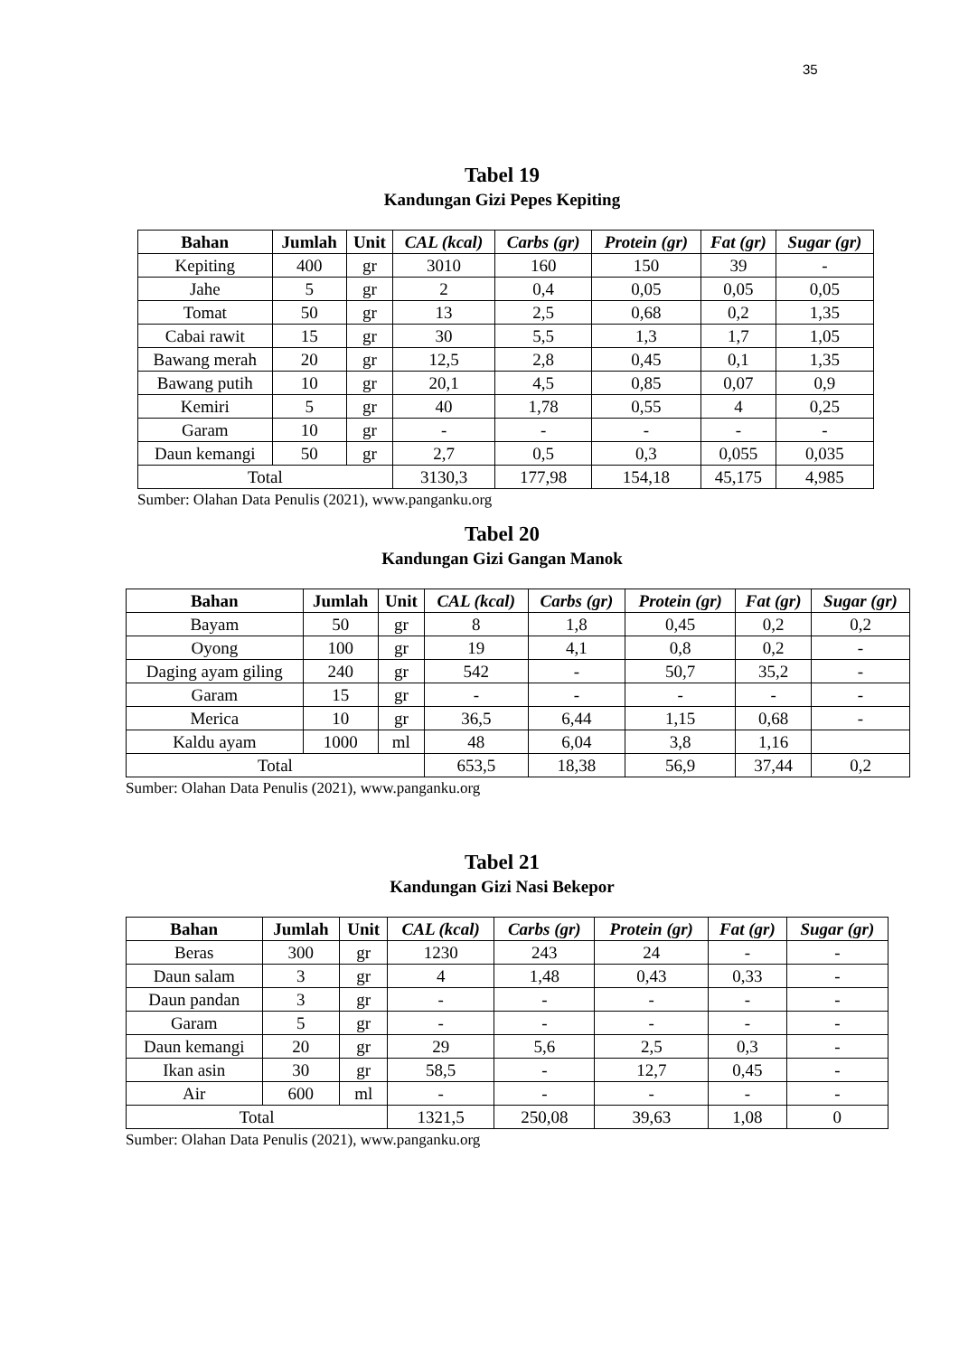35
Tabel 19
Kandungan Gizi Pepes Kepiting
| Bahan | Jumlah | Unit | CAL (kcal) | Carbs (gr) | Protein (gr) | Fat (gr) | Sugar (gr) |
| --- | --- | --- | --- | --- | --- | --- | --- |
| Kepiting | 400 | gr | 3010 | 160 | 150 | 39 | - |
| Jahe | 5 | gr | 2 | 0,4 | 0,05 | 0,05 | 0,05 |
| Tomat | 50 | gr | 13 | 2,5 | 0,68 | 0,2 | 1,35 |
| Cabai rawit | 15 | gr | 30 | 5,5 | 1,3 | 1,7 | 1,05 |
| Bawang merah | 20 | gr | 12,5 | 2,8 | 0,45 | 0,1 | 1,35 |
| Bawang putih | 10 | gr | 20,1 | 4,5 | 0,85 | 0,07 | 0,9 |
| Kemiri | 5 | gr | 40 | 1,78 | 0,55 | 4 | 0,25 |
| Garam | 10 | gr | - | - | - | - | - |
| Daun kemangi | 50 | gr | 2,7 | 0,5 | 0,3 | 0,055 | 0,035 |
| Total | | | 3130,3 | 177,98 | 154,18 | 45,175 | 4,985 |
Sumber: Olahan Data Penulis (2021), www.panganku.org
Tabel 20
Kandungan Gizi Gangan Manok
| Bahan | Jumlah | Unit | CAL (kcal) | Carbs (gr) | Protein (gr) | Fat (gr) | Sugar (gr) |
| --- | --- | --- | --- | --- | --- | --- | --- |
| Bayam | 50 | gr | 8 | 1,8 | 0,45 | 0,2 | 0,2 |
| Oyong | 100 | gr | 19 | 4,1 | 0,8 | 0,2 | - |
| Daging ayam giling | 240 | gr | 542 | - | 50,7 | 35,2 | - |
| Garam | 15 | gr | - | - | - | - | - |
| Merica | 10 | gr | 36,5 | 6,44 | 1,15 | 0,68 | - |
| Kaldu ayam | 1000 | ml | 48 | 6,04 | 3,8 | 1,16 | |
| Total | | | 653,5 | 18,38 | 56,9 | 37,44 | 0,2 |
Sumber: Olahan Data Penulis (2021), www.panganku.org
Tabel 21
Kandungan Gizi Nasi Bekepor
| Bahan | Jumlah | Unit | CAL (kcal) | Carbs (gr) | Protein (gr) | Fat (gr) | Sugar (gr) |
| --- | --- | --- | --- | --- | --- | --- | --- |
| Beras | 300 | gr | 1230 | 243 | 24 | - | - |
| Daun salam | 3 | gr | 4 | 1,48 | 0,43 | 0,33 | - |
| Daun pandan | 3 | gr | - | - | - | - | - |
| Garam | 5 | gr | - | - | - | - | - |
| Daun kemangi | 20 | gr | 29 | 5,6 | 2,5 | 0,3 | - |
| Ikan asin | 30 | gr | 58,5 | - | 12,7 | 0,45 | - |
| Air | 600 | ml | - | - | - | - | - |
| Total | | | 1321,5 | 250,08 | 39,63 | 1,08 | 0 |
Sumber: Olahan Data Penulis (2021), www.panganku.org